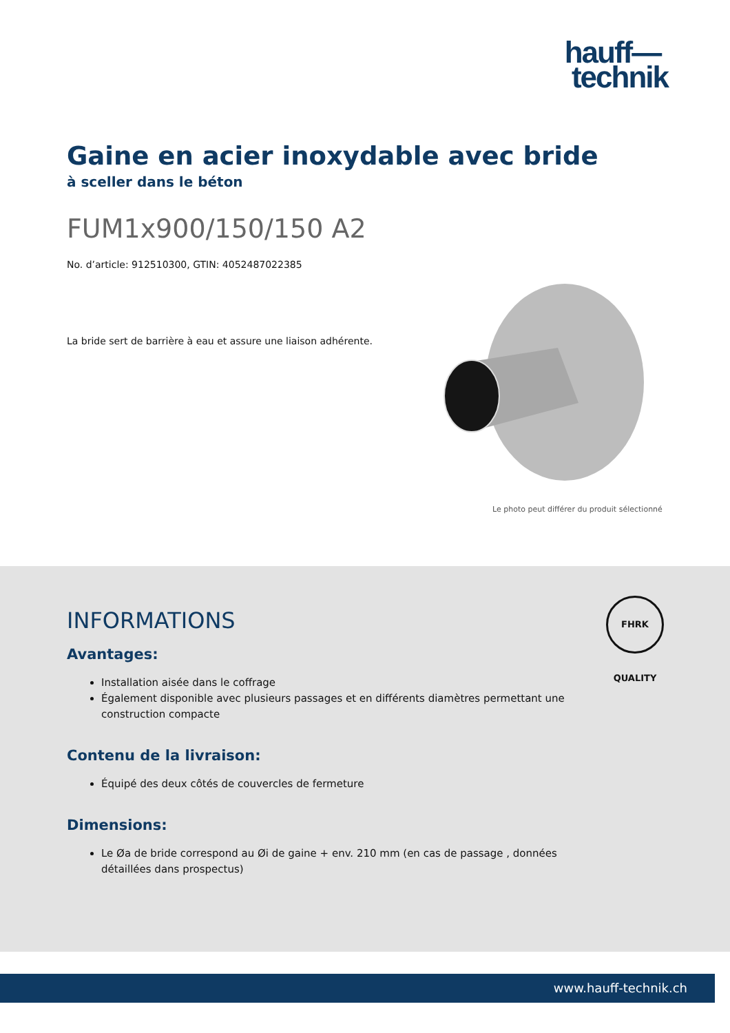hauff—
technik
Gaine en acier inoxydable avec bride
à sceller dans le béton
FUM1x900/150/150 A2
No. d’article: 912510300, GTIN: 4052487022385
La bride sert de barrière à eau et assure une liaison adhérente.
Le photo peut différer du produit sélectionné
INFORMATIONS
Avantages:
Installation aisée dans le coffrage
Également disponible avec plusieurs passages et en différents diamètres permettant une construction compacte
Contenu de la livraison:
Équipé des deux côtés de couvercles de fermeture
Dimensions:
Le Øa de bride correspond au Øi de gaine + env. 210 mm (en cas de passage , données détaillées dans prospectus)
FHRK QUALITY
www.hauff-technik.ch